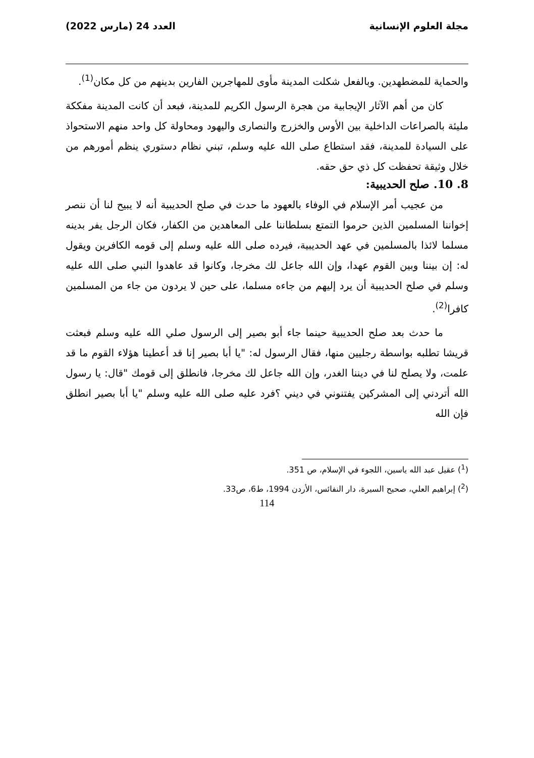مجلة العلوم الإنسانية العدد 24 (مارس 2022)
والحماية للمضطهدين. وبالفعل شكلت المدينة مأوى للمهاجرين الفارين بدينهم من كل مكان<sup>(1)</sup>.
كان من أهم الآثار الإيجابية من هجرة الرسول الكريم للمدينة، فبعد أن كانت المدينة مفككة مليئة بالصراعات الداخلية بين الأوس والخزرج والنصارى واليهود ومحاولة كل واحد منهم الاستحواذ على السيادة للمدينة، فقد استطاع صلى الله عليه وسلم، تبني نظام دستوري ينظم أمورهم من خلال وثيقة تحفظت كل ذي حق حقه.
8. 10. صلح الحديبية:
من عجيب أمر الإسلام في الوفاء بالعهود ما حدث في صلح الحديبية أنه لا يبيح لنا أن ننصر إخواننا المسلمين الذين حرموا التمتع بسلطاننا على المعاهدين من الكفار، فكان الرجل يفر بدينه مسلما لائذا بالمسلمين في عهد الحديبية، فيرده صلى الله عليه وسلم إلى قومه الكافرين ويقول له: إن بيننا وبين القوم عهدا، وإن الله جاعل لك مخرجا، وكانوا قد عاهدوا النبي صلى الله عليه وسلم في صلح الحديبية أن يرد إليهم من جاءه مسلما، على حين لا يردون من جاء من المسلمين كافرا<sup>(2)</sup>.
ما حدث بعد صلح الحديبية حينما جاء أبو بصير إلى الرسول صلي الله عليه وسلم فبعثت قريشا تطلبه بواسطة رجليين منها، فقال الرسول له: "يا أبا بصير إنا قد أعطينا هؤلاء القوم ما قد علمت، ولا يصلح لنا في ديننا الغدر، وإن الله جاعل لك مخرجا، فانطلق إلى قومك "قال: يا رسول الله أتردني إلى المشركين يفتنوني في ديني ؟فرد عليه صلى الله عليه وسلم "يا أبا بصير انطلق فإن الله
(<sup>1</sup>) عقيل عبد الله ياسين، اللجوء في الإسلام، ص 351.
(<sup>2</sup>) إبراهيم العلي، صحيح السيرة، دار النفائس، الأردن 1994، ط6، ص33.
114